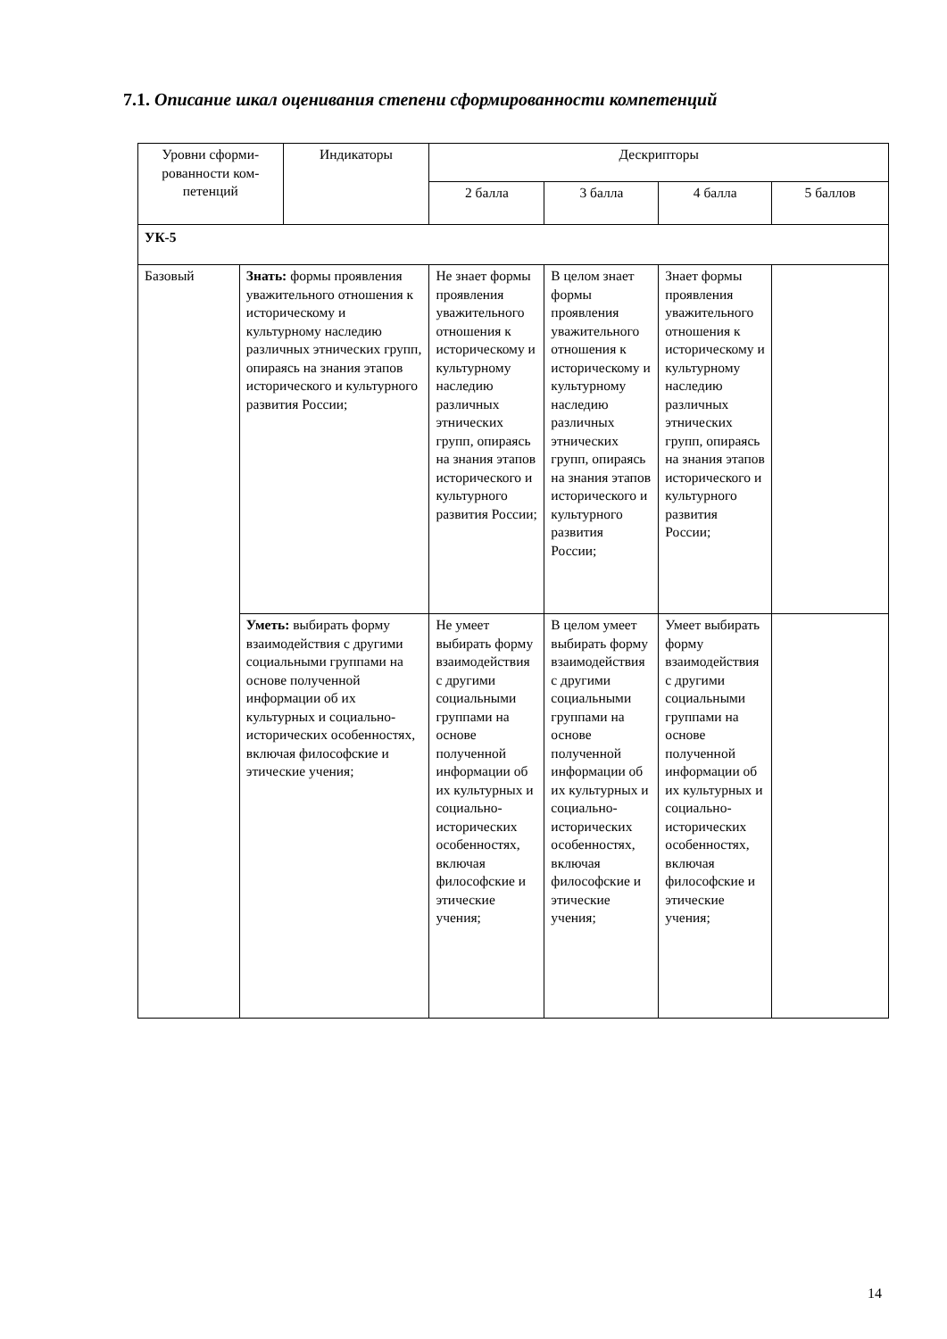7.1. Описание шкал оценивания степени сформированности компетенций
| Уровни сформи- рованности ком- петенций | | Индикаторы | Дескрипторы | | | |
| --- | --- | --- | --- | --- | --- | --- |
| | | | 2 балла | 3 балла | 4 балла | 5 баллов |
| УК-5 | | | | | | |
| Базовый | Знать: формы проявления уважительного отношения к историческому и культурному наследию различных этнических групп, опираясь на знания этапов исторического и культурного развития России; | | Не знает формы проявления уважительного отношения к историческому и культурному наследию различных этнических групп, опираясь на знания этапов исторического и культурного развития России; | В целом знает формы проявления уважительного отношения к историческому и культурному наследию различных этнических групп, опираясь на знания этапов исторического и культурного развития России; | Знает формы проявления уважительного отношения к историческому и культурному наследию различных этнических групп, опираясь на знания этапов исторического и культурного развития России; | |
| | Уметь: выбирать форму взаимодействия с другими социальными группами на основе полученной информации об их культурных и социально-исторических особенностях, включая философские и этические учения; | | Не умеет выбирать форму взаимодействия с другими социальными группами на основе полученной информации об их культурных и социально-исторических особенностях, включая философские и этические учения; | В целом умеет выбирать форму взаимодействия с другими социальными группами на основе полученной информации об их культурных и социально-исторических особенностях, включая философские и этические учения; | Умеет выбирать форму взаимодействия с другими социальными группами на основе полученной информации об их культурных и социально-исторических особенностях, включая философские и этические учения; | |
14